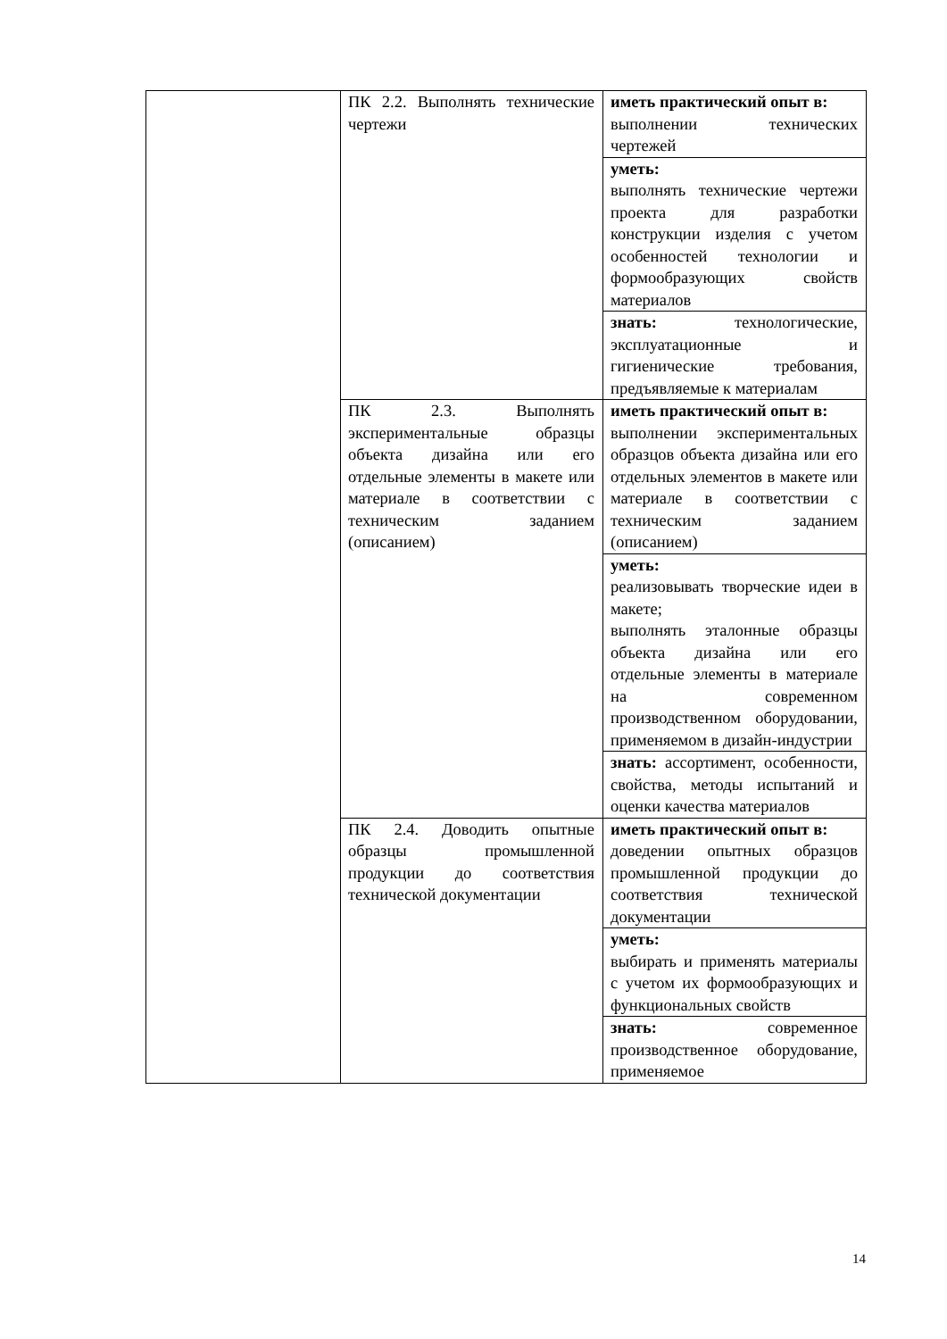| | ПК 2.2. Выполнять технические чертежи | иметь практический опыт в: выполнении технических чертежей |
| | | уметь: выполнять технические чертежи проекта для разработки конструкции изделия с учетом особенностей технологии и формообразующих свойств материалов |
| | | знать: технологические, эксплуатационные и гигиенические требования, предъявляемые к материалам |
| | ПК 2.3. Выполнять экспериментальные образцы объекта дизайна или его отдельные элементы в макете или материале в соответствии с техническим заданием (описанием) | иметь практический опыт в: выполнении экспериментальных образцов объекта дизайна или его отдельных элементов в макете или материале в соответствии с техническим заданием (описанием) |
| | | уметь: реализовывать творческие идеи в макете; выполнять эталонные образцы объекта дизайна или его отдельные элементы в материале на современном производственном оборудовании, применяемом в дизайн-индустрии |
| | | знать: ассортимент, особенности, свойства, методы испытаний и оценки качества материалов |
| | ПК 2.4. Доводить опытные образцы промышленной продукции до соответствия технической документации | иметь практический опыт в: доведении опытных образцов промышленной продукции до соответствия технической документации |
| | | уметь: выбирать и применять материалы с учетом их формообразующих и функциональных свойств |
| | | знать: современное производственное оборудование, применяемое |
14